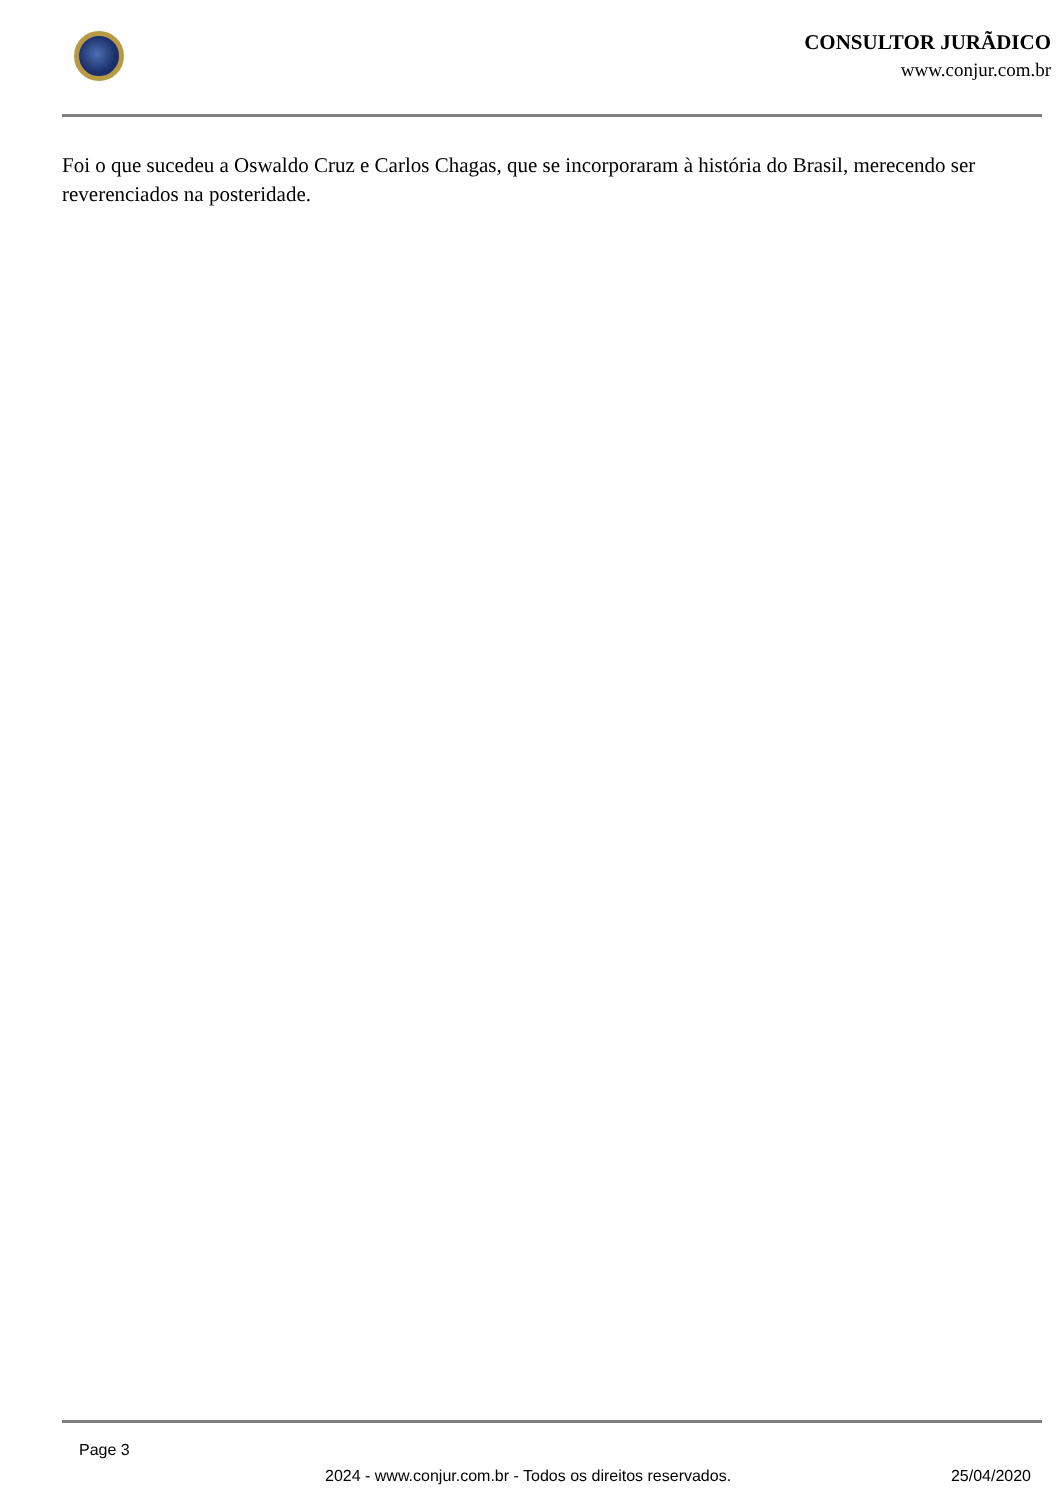CONSULTOR JURÃDICO
www.conjur.com.br
Foi o que sucedeu a Oswaldo Cruz e Carlos Chagas, que se incorporaram à história do Brasil, merecendo ser reverenciados na posteridade.
Page 3
2024 - www.conjur.com.br - Todos os direitos reservados. 25/04/2020